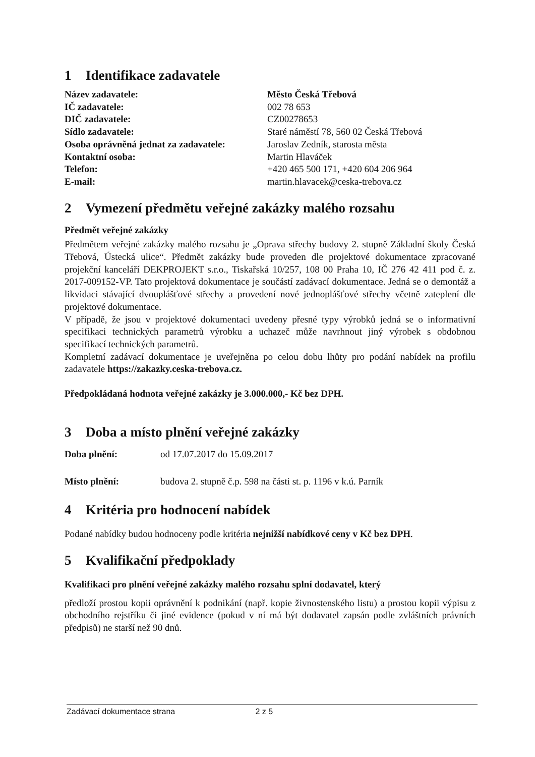1 Identifikace zadavatele
| Název zadavatele: | Město Česká Třebová |
| IČ zadavatele: | 002 78 653 |
| DIČ zadavatele: | CZ00278653 |
| Sídlo zadavatele: | Staré náměstí 78, 560 02 Česká Třebová |
| Osoba oprávněná jednat za zadavatele: | Jaroslav Zedník, starosta města |
| Kontaktní osoba: | Martin Hlaváček |
| Telefon: | +420 465 500 171, +420 604 206 964 |
| E-mail: | martin.hlavacek@ceska-trebova.cz |
2 Vymezení předmětu veřejné zakázky malého rozsahu
Předmět veřejné zakázky
Předmětem veřejné zakázky malého rozsahu je „Oprava střechy budovy 2. stupně Základní školy Česká Třebová, Ústecká ulice“. Předmět zakázky bude proveden dle projektové dokumentace zpracované projekční kanceláří DEKPROJEKT s.r.o., Tiskařská 10/257, 108 00 Praha 10, IČ 276 42 411 pod č. z. 2017-009152-VP. Tato projektová dokumentace je součástí zadávací dokumentace. Jedná se o demontáž a likvidaci stávající dvouplášťové střechy a provedení nové jednoplášťové střechy včetně zateplení dle projektové dokumentace.
V případě, že jsou v projektové dokumentaci uvedeny přesné typy výrobků jedná se o informativní specifikaci technických parametrů výrobku a uchazeč může navrhnout jiný výrobek s obdobnou specifikací technických parametrů.
Kompletní zadávací dokumentace je uveřejněna po celou dobu lhůty pro podání nabídek na profilu zadavatele https://zakazky.ceska-trebova.cz.
Předpokládaná hodnota veřejné zakázky je 3.000.000,- Kč bez DPH.
3 Doba a místo plnění veřejné zakázky
| Doba plnění: | od 17.07.2017 do 15.09.2017 |
| Místo plnění: | budova 2. stupně č.p. 598 na části st. p. 1196 v k.ú. Parník |
4 Kritéria pro hodnocení nabídek
Podané nabídky budou hodnoceny podle kritéria nejnižší nabídkové ceny v Kč bez DPH.
5 Kvalifikační předpoklady
Kvalifikaci pro plnění veřejné zakázky malého rozsahu splní dodavatel, který
předloží prostou kopii oprávnění k podnikání (např. kopie živnostenského listu) a prostou kopii výpisu z obchodního rejstříku či jiné evidence (pokud v ní má být dodavatel zapsán podle zvláštních právních předpisů) ne starší než 90 dnů.
Zadávací dokumentace strana 2 z 5